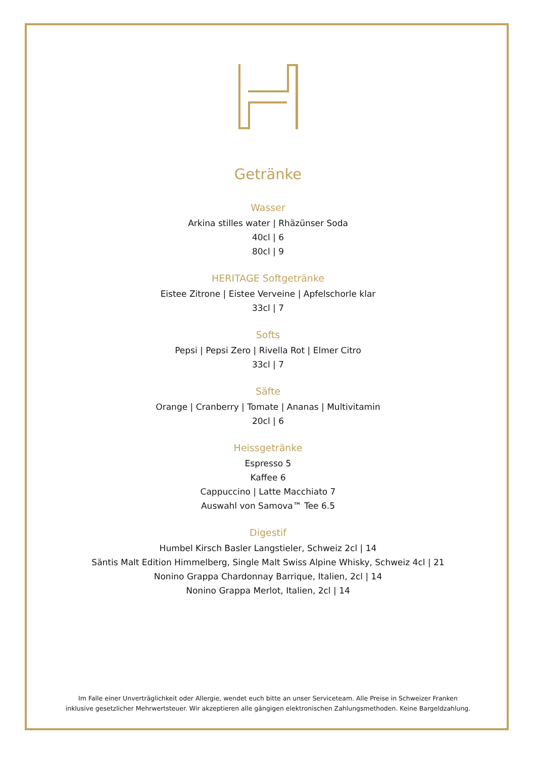Getränke
Wasser
Arkina stilles water | Rhäzünser Soda
40cl | 6
80cl | 9
HERITAGE Softgetränke
Eistee Zitrone | Eistee Verveine | Apfelschorle klar
33cl | 7
Softs
Pepsi | Pepsi Zero | Rivella Rot | Elmer Citro
33cl | 7
Säfte
Orange | Cranberry | Tomate | Ananas | Multivitamin
20cl | 6
Heissgetränke
Espresso 5
Kaffee 6
Cappuccino | Latte Macchiato 7
Auswahl von Samova™ Tee 6.5
Digestif
Humbel Kirsch Basler Langstieler, Schweiz 2cl | 14
Säntis Malt Edition Himmelberg, Single Malt Swiss Alpine Whisky, Schweiz 4cl | 21
Nonino Grappa Chardonnay Barrique, Italien, 2cl | 14
Nonino Grappa Merlot, Italien, 2cl | 14
Im Falle einer Unverträglichkeit oder Allergie, wendet euch bitte an unser Serviceteam. Alle Preise in Schweizer Franken
inklusive gesetzlicher Mehrwertsteuer. Wir akzeptieren alle gängigen elektronischen Zahlungsmethoden. Keine Bargeldzahlung.